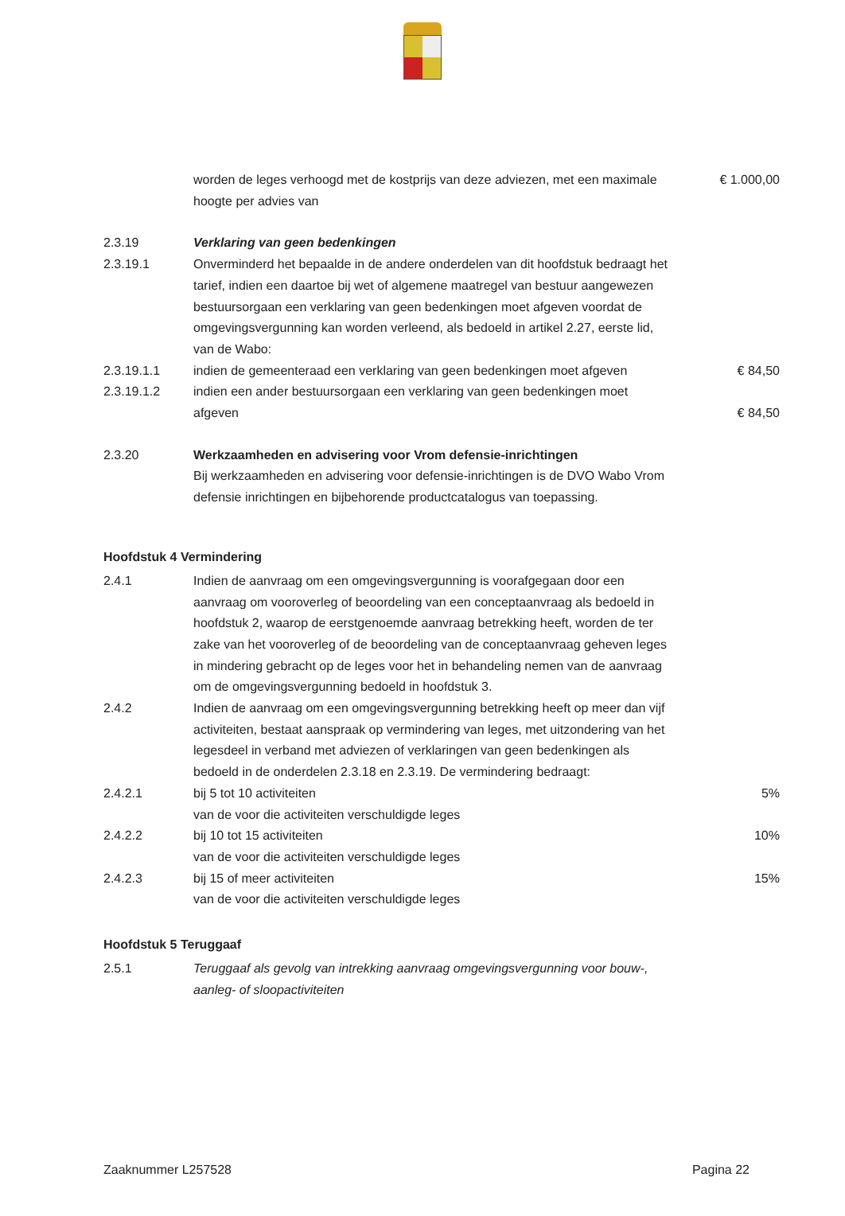| | worden de leges verhoogd met de kostprijs van deze adviezen, met een maximale hoogte per advies van | € 1.000,00 |
| 2.3.19 | Verklaring van geen bedenkingen | |
| 2.3.19.1 | Onverminderd het bepaalde in de andere onderdelen van dit hoofdstuk bedraagt het tarief, indien een daartoe bij wet of algemene maatregel van bestuur aangewezen bestuursorgaan een verklaring van geen bedenkingen moet afgeven voordat de omgevingsvergunning kan worden verleend, als bedoeld in artikel 2.27, eerste lid, van de Wabo: | |
| 2.3.19.1.1 | indien de gemeenteraad een verklaring van geen bedenkingen moet afgeven | € 84,50 |
| 2.3.19.1.2 | indien een ander bestuursorgaan een verklaring van geen bedenkingen moet afgeven | € 84,50 |
| 2.3.20 | Werkzaamheden en advisering voor Vrom defensie-inrichtingen Bij werkzaamheden en advisering voor defensie-inrichtingen is de DVO Wabo Vrom defensie inrichtingen en bijbehorende productcatalogus van toepassing. | |
Hoofdstuk 4 Vermindering
| 2.4.1 | Indien de aanvraag om een omgevingsvergunning is voorafgegaan door een aanvraag om vooroverleg of beoordeling van een conceptaanvraag als bedoeld in hoofdstuk 2, waarop de eerstgenoemde aanvraag betrekking heeft, worden de ter zake van het vooroverleg of de beoordeling van de conceptaanvraag geheven leges in mindering gebracht op de leges voor het in behandeling nemen van de aanvraag om de omgevingsvergunning bedoeld in hoofdstuk 3. | |
| 2.4.2 | Indien de aanvraag om een omgevingsvergunning betrekking heeft op meer dan vijf activiteiten, bestaat aanspraak op vermindering van leges, met uitzondering van het legesdeel in verband met adviezen of verklaringen van geen bedenkingen als bedoeld in de onderdelen 2.3.18 en 2.3.19. De vermindering bedraagt: | |
| 2.4.2.1 | bij 5 tot 10 activiteiten van de voor die activiteiten verschuldigde leges | 5% |
| 2.4.2.2 | bij 10 tot 15 activiteiten van de voor die activiteiten verschuldigde leges | 10% |
| 2.4.2.3 | bij 15 of meer activiteiten van de voor die activiteiten verschuldigde leges | 15% |
Hoofdstuk 5 Teruggaaf
| 2.5.1 | Teruggaaf als gevolg van intrekking aanvraag omgevingsvergunning voor bouw-, aanleg- of sloopactiviteiten | |
Zaaknummer L257528 Pagina 22